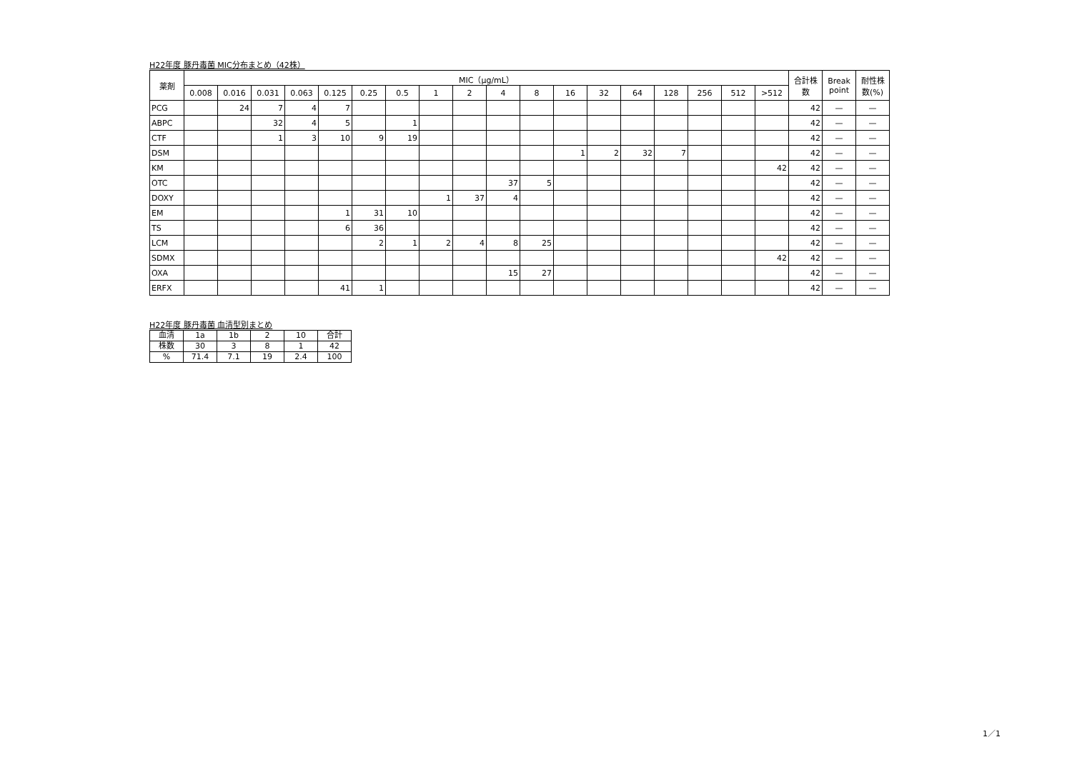H22年度 豚丹毒菌 MIC分布まとめ（42株）
| 薬剤 | MIC（μg/mL） | | | | | | | | | | | | | | | | | | 合計株数 | Break point | 耐性株数(%) |
| --- | --- | --- | --- | --- | --- | --- | --- | --- | --- | --- | --- | --- | --- | --- | --- | --- | --- | --- | --- | --- | --- |
| | 0.008 | 0.016 | 0.031 | 0.063 | 0.125 | 0.25 | 0.5 | 1 | 2 | 4 | 8 | 16 | 32 | 64 | 128 | 256 | 512 | >512 | | | |
| PCG | | 24 | 7 | 4 | 7 | | | | | | | | | | | | | | 42 | — | — |
| ABPC | | | 32 | 4 | 5 | | 1 | | | | | | | | | | | | 42 | — | — |
| CTF | | | 1 | 3 | 10 | 9 | 19 | | | | | | | | | | | | 42 | — | — |
| DSM | | | | | | | | | | | | 1 | 2 | 32 | 7 | | | | 42 | — | — |
| KM | | | | | | | | | | | | | | | | | | 42 | 42 | — | — |
| OTC | | | | | | | | | | 37 | 5 | | | | | | | | 42 | — | — |
| DOXY | | | | | | | | 1 | 37 | 4 | | | | | | | | | 42 | — | — |
| EM | | | | | 1 | 31 | 10 | | | | | | | | | | | | 42 | — | — |
| TS | | | | | 6 | 36 | | | | | | | | | | | | | 42 | — | — |
| LCM | | | | | | 2 | 1 | 2 | 4 | 8 | 25 | | | | | | | | 42 | — | — |
| SDMX | | | | | | | | | | | | | | | | | | 42 | 42 | — | — |
| OXA | | | | | | | | | | 15 | 27 | | | | | | | | 42 | — | — |
| ERFX | | | | | 41 | 1 | | | | | | | | | | | | | 42 | — | — |
H22年度 豚丹毒菌 血清型別まとめ
| 血清 | 1a | 1b | 2 | 10 | 合計 |
| 株数 | 30 | 3 | 8 | 1 | 42 |
| % | 71.4 | 7.1 | 19 | 2.4 | 100 |
1／1